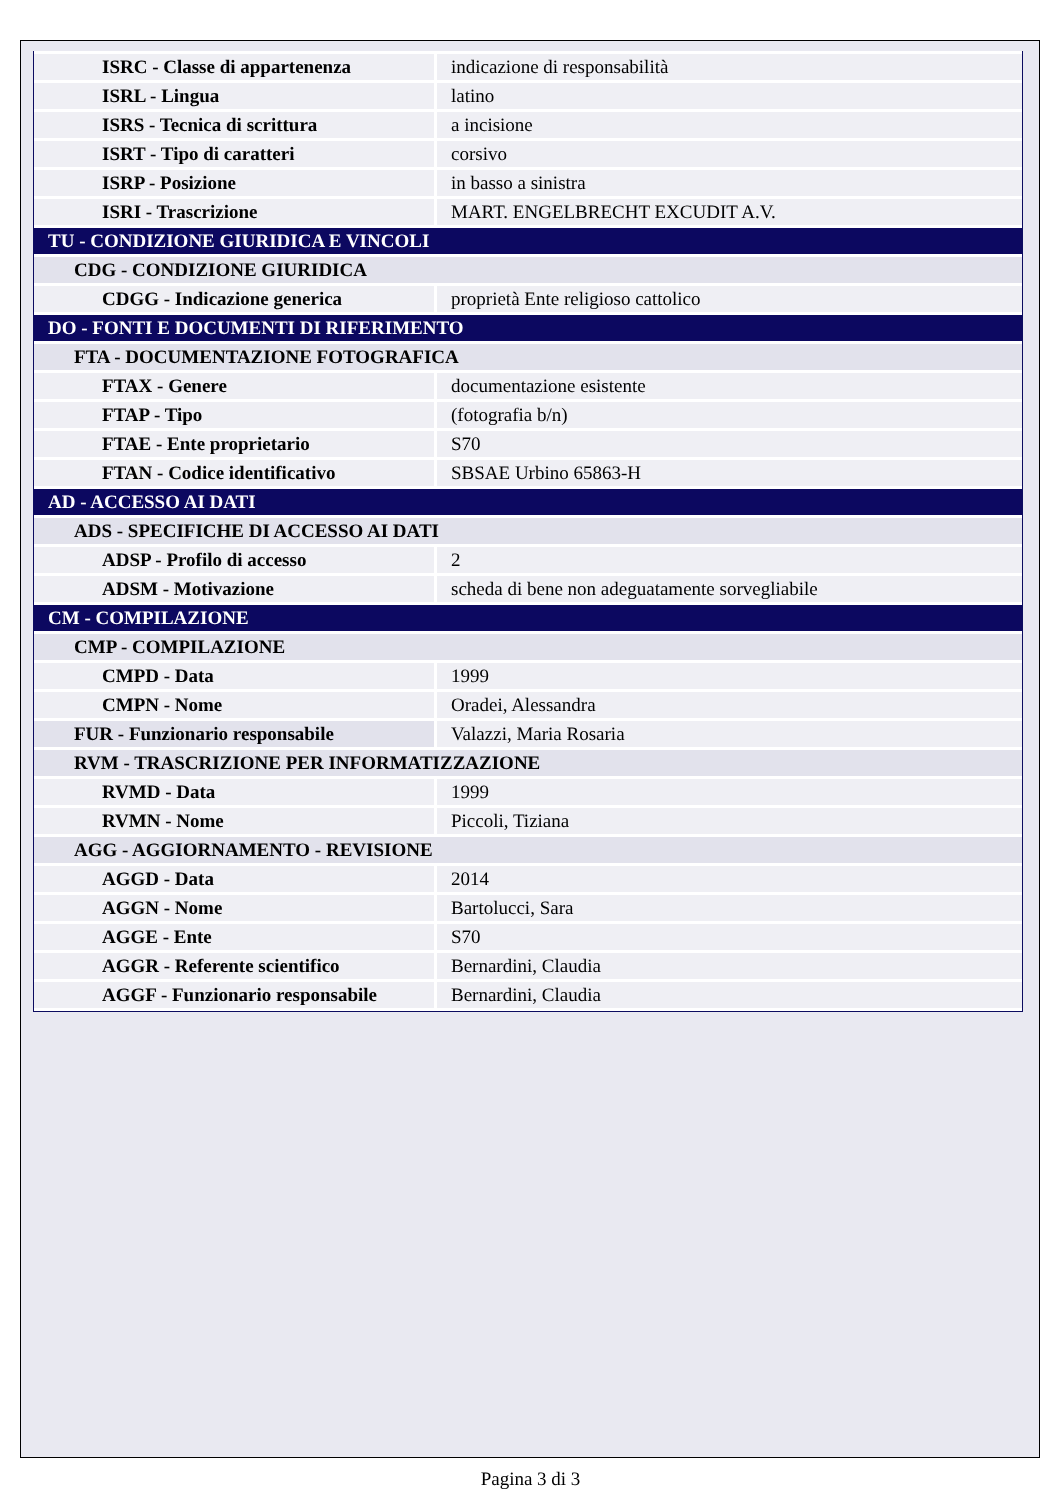| ISRC - Classe di appartenenza | indicazione di responsabilità |
| ISRL - Lingua | latino |
| ISRS - Tecnica di scrittura | a incisione |
| ISRT - Tipo di caratteri | corsivo |
| ISRP - Posizione | in basso a sinistra |
| ISRI - Trascrizione | MART. ENGELBRECHT EXCUDIT A.V. |
| TU - CONDIZIONE GIURIDICA E VINCOLI | |
| CDG - CONDIZIONE GIURIDICA | |
| CDGG - Indicazione generica | proprietà Ente religioso cattolico |
| DO - FONTI E DOCUMENTI DI RIFERIMENTO | |
| FTA - DOCUMENTAZIONE FOTOGRAFICA | |
| FTAX - Genere | documentazione esistente |
| FTAP - Tipo | (fotografia b/n) |
| FTAE - Ente proprietario | S70 |
| FTAN - Codice identificativo | SBSAE Urbino 65863-H |
| AD - ACCESSO AI DATI | |
| ADS - SPECIFICHE DI ACCESSO AI DATI | |
| ADSP - Profilo di accesso | 2 |
| ADSM - Motivazione | scheda di bene non adeguatamente sorvegliabile |
| CM - COMPILAZIONE | |
| CMP - COMPILAZIONE | |
| CMPD - Data | 1999 |
| CMPN - Nome | Oradei, Alessandra |
| FUR - Funzionario responsabile | Valazzi, Maria Rosaria |
| RVM - TRASCRIZIONE PER INFORMATIZZAZIONE | |
| RVMD - Data | 1999 |
| RVMN - Nome | Piccoli, Tiziana |
| AGG - AGGIORNAMENTO - REVISIONE | |
| AGGD - Data | 2014 |
| AGGN - Nome | Bartolucci, Sara |
| AGGE - Ente | S70 |
| AGGR - Referente scientifico | Bernardini, Claudia |
| AGGF - Funzionario responsabile | Bernardini, Claudia |
Pagina 3 di 3